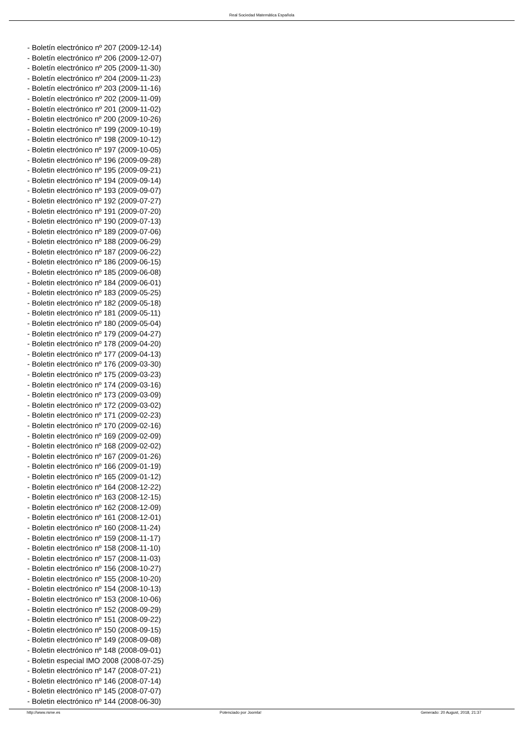Real Sociedad Matemática Española
- Boletín electrónico nº 207 (2009-12-14)
- Boletín electrónico nº 206 (2009-12-07)
- Boletín electrónico nº 205 (2009-11-30)
- Boletín electrónico nº 204 (2009-11-23)
- Boletín electrónico nº 203 (2009-11-16)
- Boletín electrónico nº 202 (2009-11-09)
- Boletín electrónico nº 201 (2009-11-02)
- Boletin electrónico nº 200 (2009-10-26)
- Boletin electrónico nº 199 (2009-10-19)
- Boletin electrónico nº 198 (2009-10-12)
- Boletin electrónico nº 197 (2009-10-05)
- Boletin electrónico nº 196 (2009-09-28)
- Boletin electrónico nº 195 (2009-09-21)
- Boletin electrónico nº 194 (2009-09-14)
- Boletin electrónico nº 193 (2009-09-07)
- Boletin electrónico nº 192 (2009-07-27)
- Boletin electrónico nº 191 (2009-07-20)
- Boletin electrónico nº 190 (2009-07-13)
- Boletin electrónico nº 189 (2009-07-06)
- Boletin electrónico nº 188 (2009-06-29)
- Boletin electrónico nº 187 (2009-06-22)
- Boletin electrónico nº 186 (2009-06-15)
- Boletin electrónico nº 185 (2009-06-08)
- Boletin electrónico nº 184 (2009-06-01)
- Boletin electrónico nº 183 (2009-05-25)
- Boletin electrónico nº 182 (2009-05-18)
- Boletin electrónico nº 181 (2009-05-11)
- Boletin electrónico nº 180 (2009-05-04)
- Boletin electrónico nº 179 (2009-04-27)
- Boletin electrónico nº 178 (2009-04-20)
- Boletin electrónico nº 177 (2009-04-13)
- Boletin electrónico nº 176 (2009-03-30)
- Boletin electrónico nº 175 (2009-03-23)
- Boletin electrónico nº 174 (2009-03-16)
- Boletin electrónico nº 173 (2009-03-09)
- Boletin electrónico nº 172 (2009-03-02)
- Boletin electrónico nº 171 (2009-02-23)
- Boletin electrónico nº 170 (2009-02-16)
- Boletin electrónico nº 169 (2009-02-09)
- Boletin electrónico nº 168 (2009-02-02)
- Boletin electrónico nº 167 (2009-01-26)
- Boletin electrónico nº 166 (2009-01-19)
- Boletin electrónico nº 165 (2009-01-12)
- Boletin electrónico nº 164 (2008-12-22)
- Boletin electrónico nº 163 (2008-12-15)
- Boletin electrónico nº 162 (2008-12-09)
- Boletin electrónico nº 161 (2008-12-01)
- Boletin electrónico nº 160 (2008-11-24)
- Boletin electrónico nº 159 (2008-11-17)
- Boletin electrónico nº 158 (2008-11-10)
- Boletin electrónico nº 157 (2008-11-03)
- Boletin electrónico nº 156 (2008-10-27)
- Boletin electrónico nº 155 (2008-10-20)
- Boletin electrónico nº 154 (2008-10-13)
- Boletin electrónico nº 153 (2008-10-06)
- Boletin electrónico nº 152 (2008-09-29)
- Boletin electrónico nº 151 (2008-09-22)
- Boletin electrónico nº 150 (2008-09-15)
- Boletin electrónico nº 149 (2008-09-08)
- Boletin electrónico nº 148 (2008-09-01)
- Boletin especial IMO 2008 (2008-07-25)
- Boletin electrónico nº 147 (2008-07-21)
- Boletin electrónico nº 146 (2008-07-14)
- Boletin electrónico nº 145 (2008-07-07)
- Boletin electrónico nº 144 (2008-06-30)
http://www.rsme.es Potenciado por Joomla! Generado: 20 August, 2018, 21:37